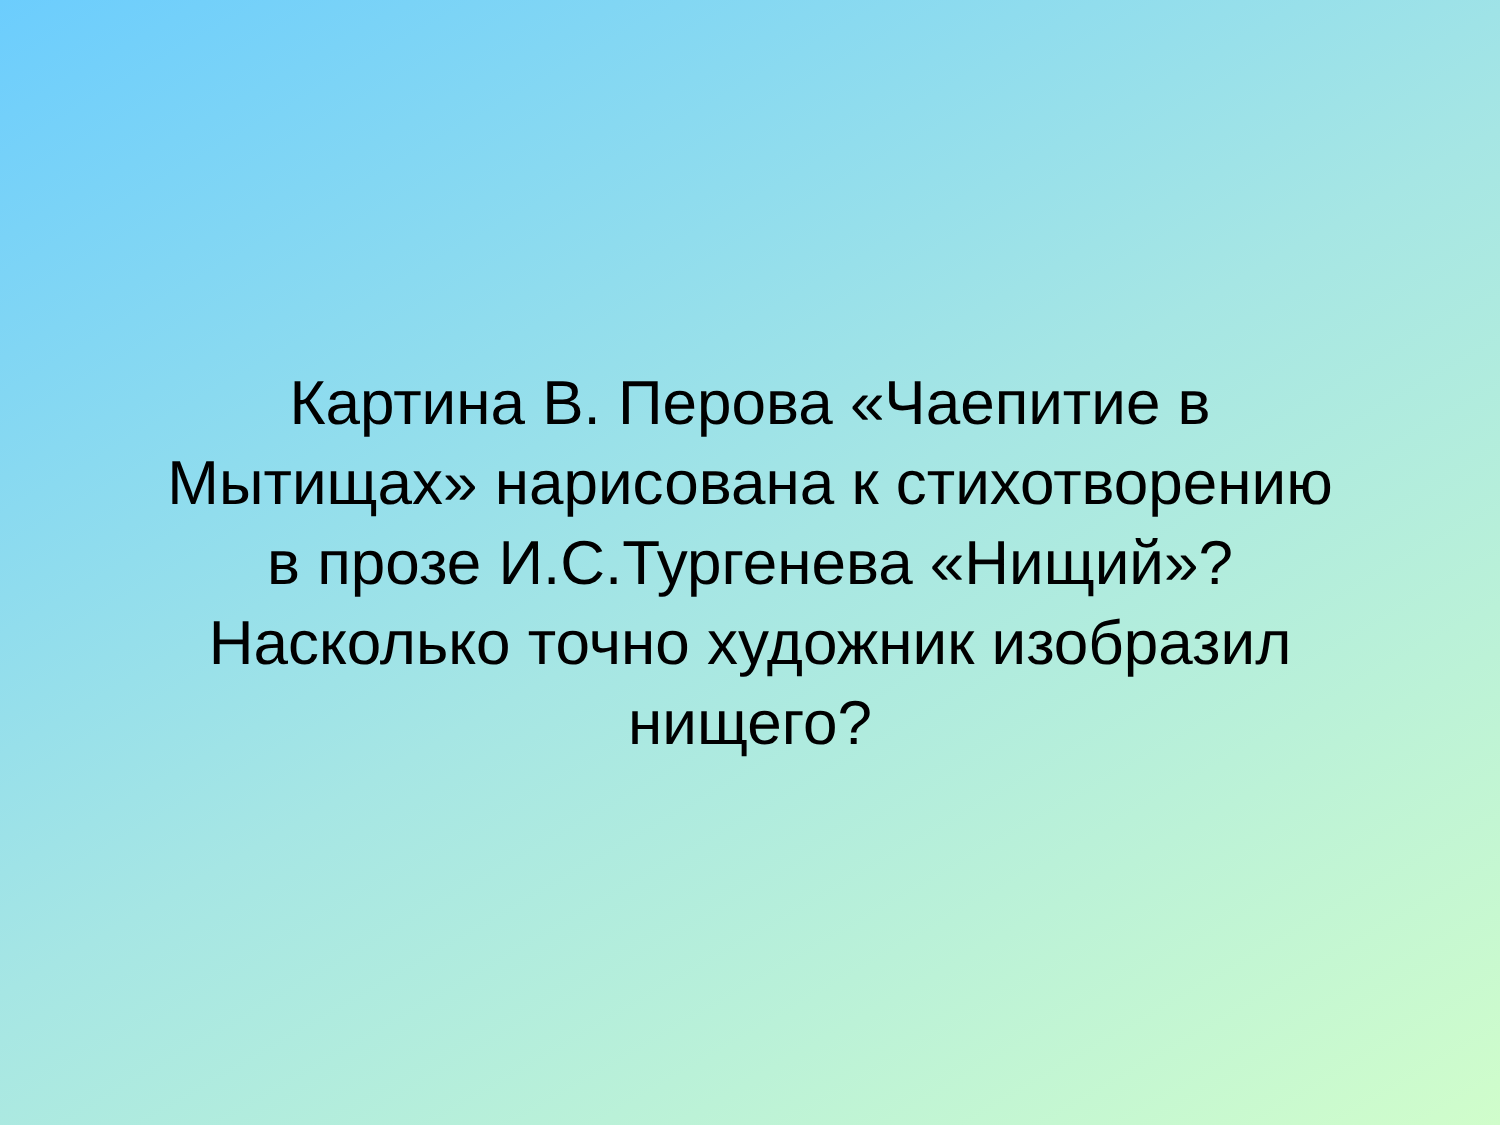Картина В. Перова «Чаепитие в
Мытищах» нарисована к стихотворению
в прозе И.С.Тургенева «Нищий»?
Насколько точно художник изобразил
нищего?